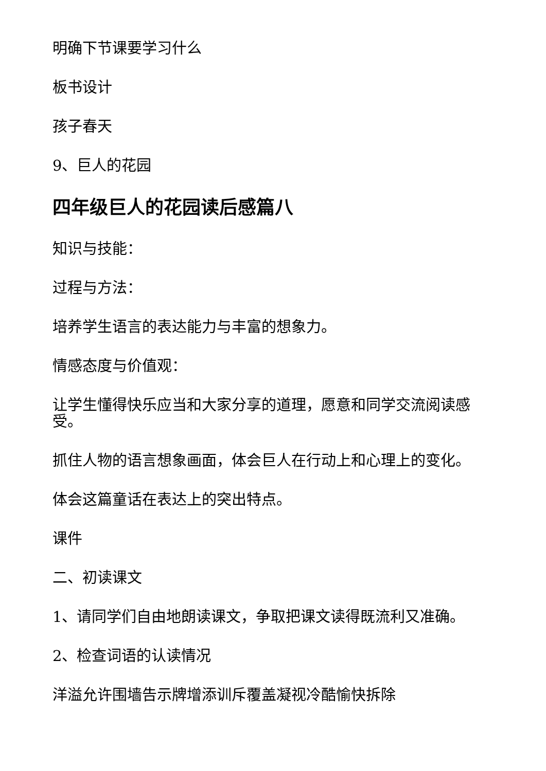明确下节课要学习什么
板书设计
孩子春天
9、巨人的花园
四年级巨人的花园读后感篇八
知识与技能：
过程与方法：
培养学生语言的表达能力与丰富的想象力。
情感态度与价值观：
让学生懂得快乐应当和大家分享的道理，愿意和同学交流阅读感受。
抓住人物的语言想象画面，体会巨人在行动上和心理上的变化。
体会这篇童话在表达上的突出特点。
课件
二、初读课文
1、请同学们自由地朗读课文，争取把课文读得既流利又准确。
2、检查词语的认读情况
洋溢允许围墙告示牌增添训斥覆盖凝视冷酷愉快拆除